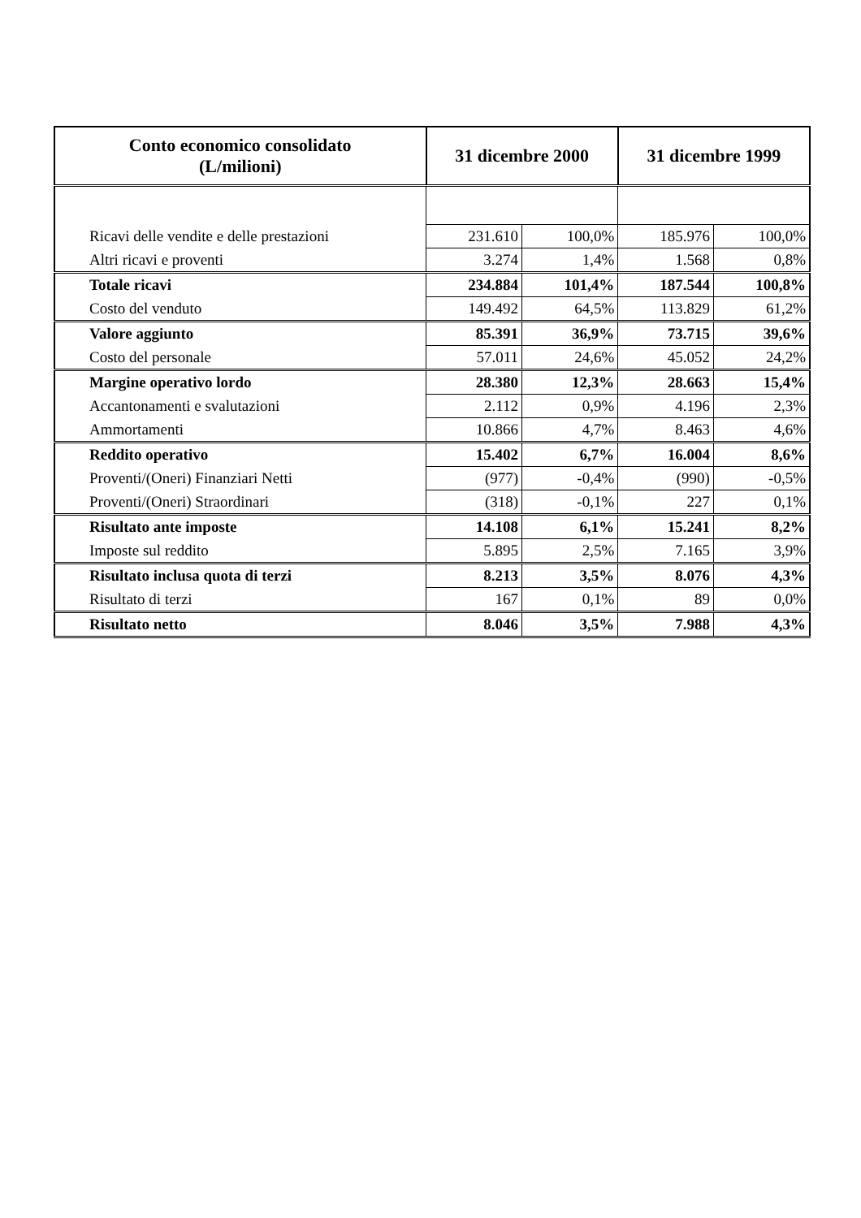| Conto economico consolidato (L/milioni) | 31 dicembre 2000 | | 31 dicembre 1999 | |
| --- | --- | --- | --- | --- |
| Ricavi delle vendite e delle prestazioni | 231.610 | 100,0% | 185.976 | 100,0% |
| Altri ricavi e proventi | 3.274 | 1,4% | 1.568 | 0,8% |
| Totale ricavi | 234.884 | 101,4% | 187.544 | 100,8% |
| Costo del venduto | 149.492 | 64,5% | 113.829 | 61,2% |
| Valore aggiunto | 85.391 | 36,9% | 73.715 | 39,6% |
| Costo del personale | 57.011 | 24,6% | 45.052 | 24,2% |
| Margine operativo lordo | 28.380 | 12,3% | 28.663 | 15,4% |
| Accantonamenti e svalutazioni | 2.112 | 0,9% | 4.196 | 2,3% |
| Ammortamenti | 10.866 | 4,7% | 8.463 | 4,6% |
| Reddito operativo | 15.402 | 6,7% | 16.004 | 8,6% |
| Proventi/(Oneri) Finanziari Netti | (977) | -0,4% | (990) | -0,5% |
| Proventi/(Oneri) Straordinari | (318) | -0,1% | 227 | 0,1% |
| Risultato ante imposte | 14.108 | 6,1% | 15.241 | 8,2% |
| Imposte sul reddito | 5.895 | 2,5% | 7.165 | 3,9% |
| Risultato inclusa quota di terzi | 8.213 | 3,5% | 8.076 | 4,3% |
| Risultato di terzi | 167 | 0,1% | 89 | 0,0% |
| Risultato netto | 8.046 | 3,5% | 7.988 | 4,3% |